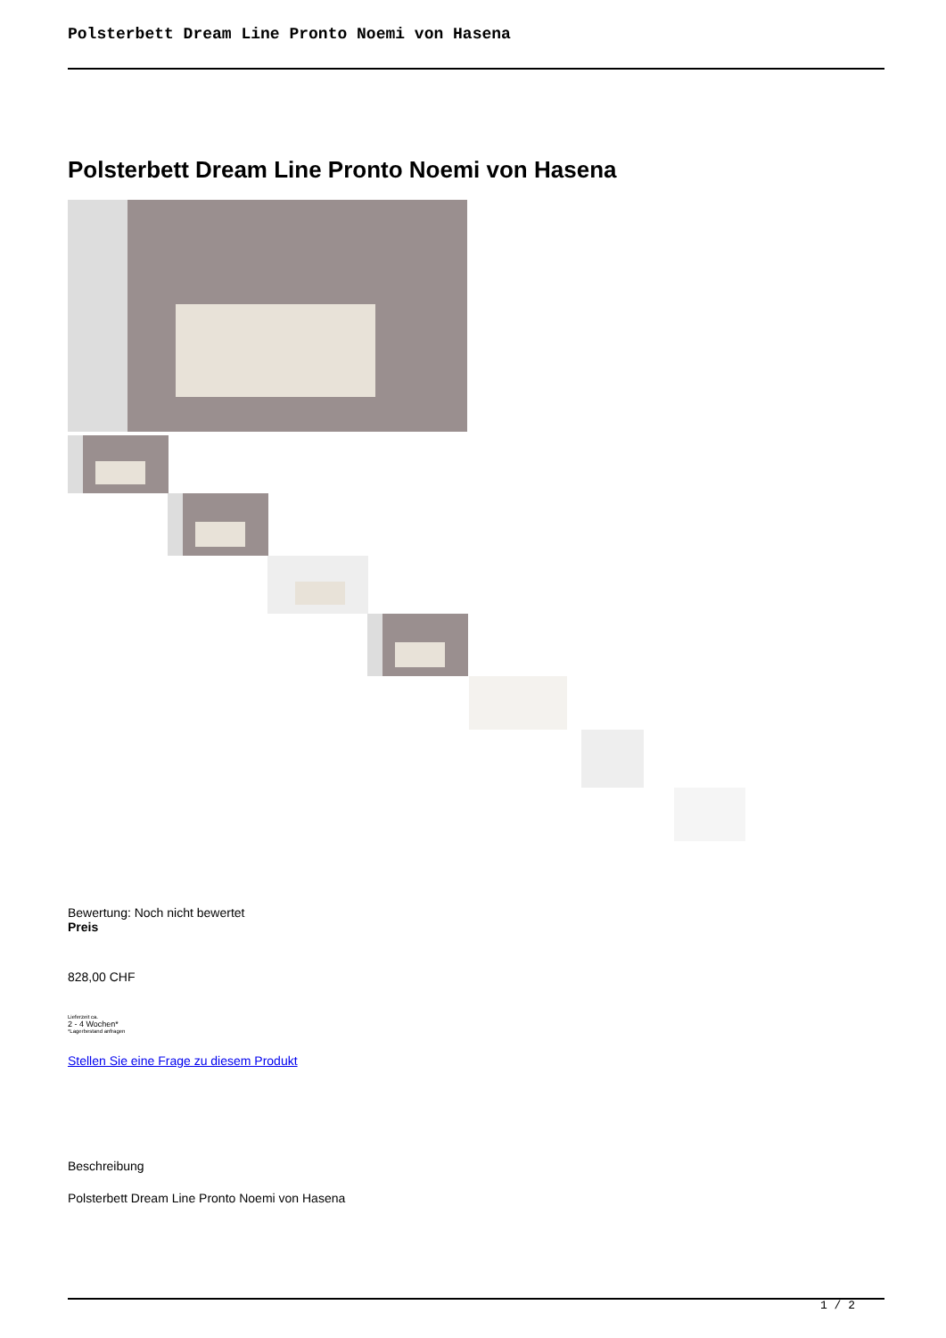Polsterbett Dream Line Pronto Noemi von Hasena
Polsterbett Dream Line Pronto Noemi von Hasena
Bewertung: Noch nicht bewertet
Preis
828,00 CHF
Lieferzeit ca.
2 - 4 Wochen*
*Lagerbestand anfragen
Stellen Sie eine Frage zu diesem Produkt
Beschreibung
Polsterbett Dream Line Pronto Noemi von Hasena
1 / 2